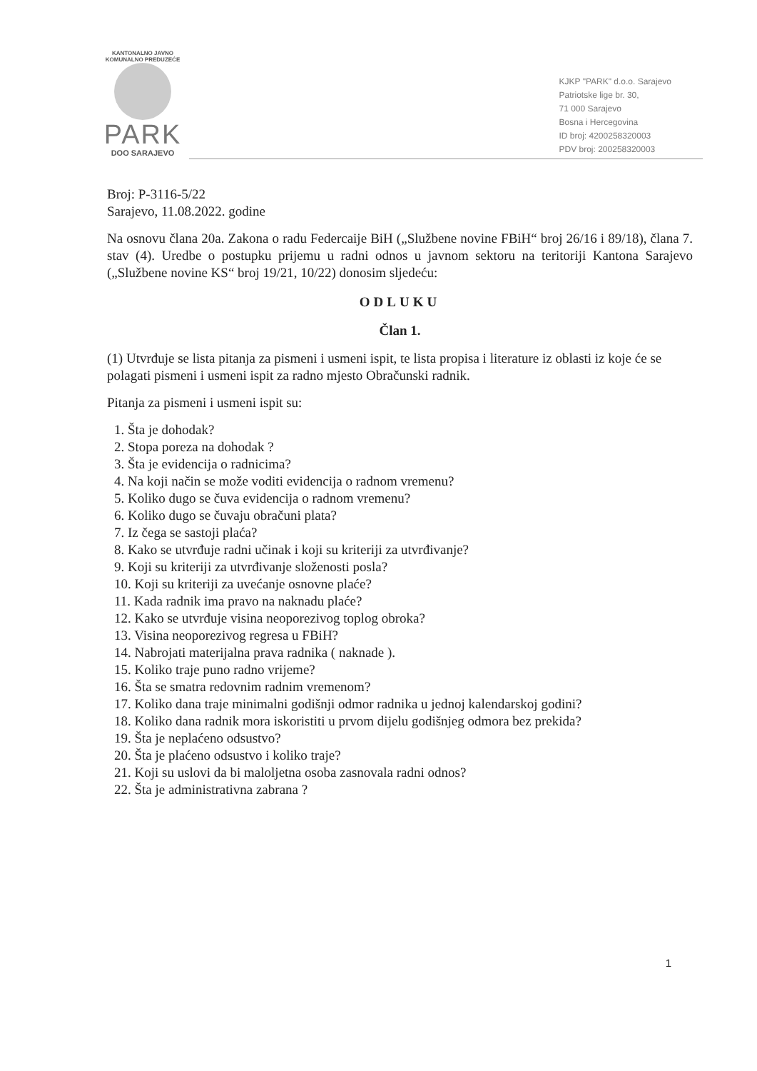KANTONALNO JAVNO KOMUNALNO PREDUZEĆE
PARK
DOO SARAJEVO
KJKP "PARK" d.o.o. Sarajevo
Patriotske lige br. 30,
71 000 Sarajevo
Bosna i Hercegovina
ID broj: 4200258320003
PDV broj: 200258320003
Broj: P-3116-5/22
Sarajevo, 11.08.2022. godine
Na osnovu člana 20a. Zakona o radu Federcaije BiH („Službene novine FBiH“ broj 26/16 i 89/18), člana 7. stav (4). Uredbe o postupku prijemu u radni odnos u javnom sektoru na teritoriji Kantona Sarajevo („Službene novine KS“ broj 19/21, 10/22) donosim sljedeću:
ODLUKU
Član 1.
(1) Utvrđuje se lista pitanja za pismeni i usmeni ispit, te lista propisa i literature iz oblasti iz koje će se polagati pismeni i usmeni ispit za radno mjesto Obračunski radnik.
Pitanja za pismeni i usmeni ispit su:
1. Šta je dohodak?
2. Stopa poreza na dohodak ?
3. Šta je evidencija o radnicima?
4. Na koji način se može voditi evidencija o radnom vremenu?
5. Koliko dugo se čuva evidencija o radnom vremenu?
6. Koliko dugo se čuvaju obračuni plata?
7. Iz čega se sastoji plaća?
8. Kako se utvrđuje radni učinak i koji su kriteriji za utvrđivanje?
9. Koji su kriteriji za utvrđivanje složenosti posla?
10. Koji su kriteriji za uvećanje osnovne plaće?
11. Kada radnik ima pravo na naknadu plaće?
12. Kako se utvrđuje visina neoporezivog toplog obroka?
13. Visina neoporezivog regresa u FBiH?
14. Nabrojati materijalna prava radnika ( naknade ).
15. Koliko traje puno radno vrijeme?
16. Šta se smatra redovnim radnim vremenom?
17. Koliko dana traje minimalni godišnji odmor radnika u jednoj kalendarskoj godini?
18. Koliko dana radnik mora iskoristiti u prvom dijelu godišnjeg odmora bez prekida?
19. Šta je neplaćeno odsustvo?
20. Šta je plaćeno odsustvo i koliko traje?
21. Koji su uslovi da bi maloljetna osoba zasnovala radni odnos?
22. Šta je administrativna zabrana ?
1